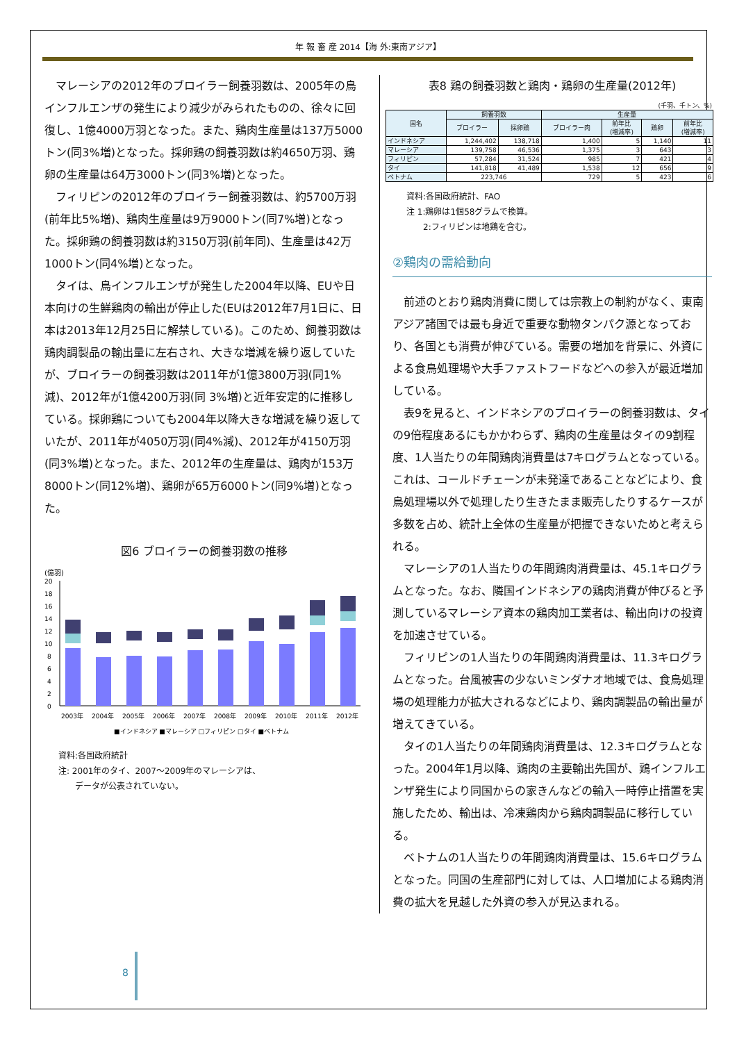年 報 畜 産 2014【海 外:東南アジア】
マレーシアの2012年のブロイラー飼養羽数は、2005年の鳥インフルエンザの発生により減少がみられたものの、徐々に回復し、1億4000万羽となった。また、鶏肉生産量は137万5000トン(同3%増)となった。採卵鶏の飼養羽数は約4650万羽、鶏卵の生産量は64万3000トン(同3%増)となった。
フィリピンの2012年のブロイラー飼養羽数は、約5700万羽(前年比5%増)、鶏肉生産量は9万9000トン(同7%増)となった。採卵鶏の飼養羽数は約3150万羽(前年同)、生産量は42万1000トン(同4%増)となった。
タイは、鳥インフルエンザが発生した2004年以降、EUや日本向けの生鮮鶏肉の輸出が停止した(EUは2012年7月1日に、日本は2013年12月25日に解禁している)。このため、飼養羽数は鶏肉調製品の輸出量に左右され、大きな増減を繰り返していたが、ブロイラーの飼養羽数は2011年が1億3800万羽(同1%減)、2012年が1億4200万羽(同 3%増)と近年安定的に推移している。採卵鶏についても2004年以降大きな増減を繰り返していたが、2011年が4050万羽(同4%減)、2012年が4150万羽(同3%増)となった。また、2012年の生産量は、鶏肉が153万8000トン(同12%増)、鶏卵が65万6000トン(同9%増)となった。
図6 ブロイラーの飼養羽数の推移
(億羽)
20
18
16
14
12
10
8
6
4
2
0
2003年
2004年
2005年
2006年
2007年
2008年
2009年
2010年
2011年
2012年
■インドネシア ■マレーシア □フィリピン □タイ ■ベトナム
資料:各国政府統計
注: 2001年のタイ、2007～2009年のマレーシアは、
　　データが公表されていない。
表8 鶏の飼養羽数と鶏肉・鶏卵の生産量(2012年)
(千羽、千トン、%)
| 国名 | 飼養羽数 | | 生産量 | | | |
| --- | --- | --- | --- | --- | --- | --- |
| | ブロイラー | 採卵鶏 | ブロイラー肉 | 前年比 (増減率) | 鶏卵 | 前年比 (増減率) |
| インドネシア | 1,244,402 | 138,718 | 1,400 | 5 | 1,140 | 11 |
| マレーシア | 139,758 | 46,536 | 1,375 | 3 | 643 | 3 |
| フィリピン | 57,284 | 31,524 | 985 | 7 | 421 | 4 |
| タイ | 141,818 | 41,489 | 1,538 | 12 | 656 | 9 |
| ベトナム | 223,746 | | 729 | 5 | 423 | 6 |
資料:各国政府統計、FAO
注 1:鶏卵は1個58グラムで換算。
　　2:フィリピンは地鶏を含む。
②鶏肉の需給動向
前述のとおり鶏肉消費に関しては宗教上の制約がなく、東南アジア諸国では最も身近で重要な動物タンパク源となっており、各国とも消費が伸びている。需要の増加を背景に、外資による食鳥処理場や大手ファストフードなどへの参入が最近増加している。
表9を見ると、インドネシアのブロイラーの飼養羽数は、タイの9倍程度あるにもかかわらず、鶏肉の生産量はタイの9割程度、1人当たりの年間鶏肉消費量は7キログラムとなっている。これは、コールドチェーンが未発達であることなどにより、食鳥処理場以外で処理したり生きたまま販売したりするケースが多数を占め、統計上全体の生産量が把握できないためと考えられる。
マレーシアの1人当たりの年間鶏肉消費量は、45.1キログラムとなった。なお、隣国インドネシアの鶏肉消費が伸びると予測しているマレーシア資本の鶏肉加工業者は、輸出向けの投資を加速させている。
フィリピンの1人当たりの年間鶏肉消費量は、11.3キログラムとなった。台風被害の少ないミンダナオ地域では、食鳥処理場の処理能力が拡大されるなどにより、鶏肉調製品の輸出量が増えてきている。
タイの1人当たりの年間鶏肉消費量は、12.3キログラムとなった。2004年1月以降、鶏肉の主要輸出先国が、鶏インフルエンザ発生により同国からの家きんなどの輸入一時停止措置を実施したため、輸出は、冷凍鶏肉から鶏肉調製品に移行している。
ベトナムの1人当たりの年間鶏肉消費量は、15.6キログラムとなった。同国の生産部門に対しては、人口増加による鶏肉消費の拡大を見越した外資の参入が見込まれる。
8